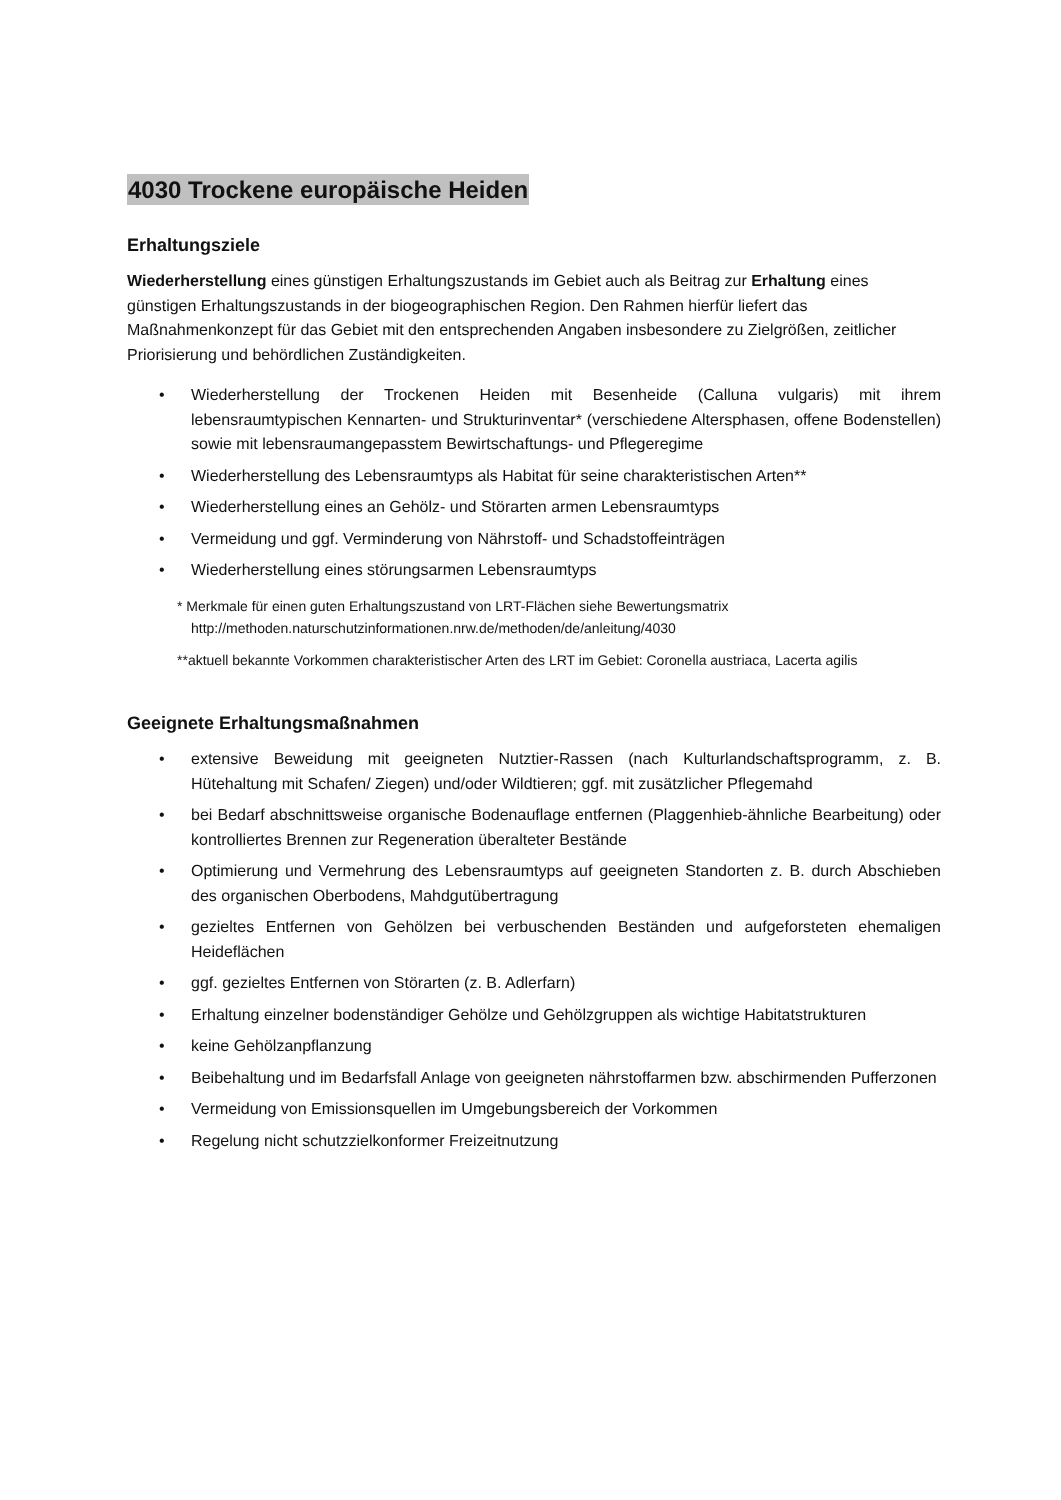4030 Trockene europäische Heiden
Erhaltungsziele
Wiederherstellung eines günstigen Erhaltungszustands im Gebiet auch als Beitrag zur Erhaltung eines günstigen Erhaltungszustands in der biogeographischen Region. Den Rahmen hierfür liefert das Maßnahmenkonzept für das Gebiet mit den entsprechenden Angaben insbesondere zu Zielgrößen, zeitlicher Priorisierung und behördlichen Zuständigkeiten.
• Wiederherstellung der Trockenen Heiden mit Besenheide (Calluna vulgaris) mit ihrem lebensraumtypischen Kennarten- und Strukturinventar* (verschiedene Altersphasen, offene Bodenstellen) sowie mit lebensraumangepasstem Bewirtschaftungs- und Pflegeregime
• Wiederherstellung des Lebensraumtyps als Habitat für seine charakteristischen Arten**
• Wiederherstellung eines an Gehölz- und Störarten armen Lebensraumtyps
• Vermeidung und ggf. Verminderung von Nährstoff- und Schadstoffeinträgen
• Wiederherstellung eines störungsarmen Lebensraumtyps
* Merkmale für einen guten Erhaltungszustand von LRT-Flächen siehe Bewertungsmatrix http://methoden.naturschutzinformationen.nrw.de/methoden/de/anleitung/4030
**aktuell bekannte Vorkommen charakteristischer Arten des LRT im Gebiet: Coronella austriaca, Lacerta agilis
Geeignete Erhaltungsmaßnahmen
• extensive Beweidung mit geeigneten Nutztier-Rassen (nach Kulturlandschaftsprogramm, z. B. Hütehaltung mit Schafen/ Ziegen) und/oder Wildtieren; ggf. mit zusätzlicher Pflegemahd
• bei Bedarf abschnittsweise organische Bodenauflage entfernen (Plaggenhieb-ähnliche Bearbeitung) oder kontrolliertes Brennen zur Regeneration überalteter Bestände
• Optimierung und Vermehrung des Lebensraumtyps auf geeigneten Standorten z. B. durch Abschieben des organischen Oberbodens, Mahdgutübertragung
• gezieltes Entfernen von Gehölzen bei verbuschenden Beständen und aufgeforsteten ehemaligen Heideflächen
• ggf. gezieltes Entfernen von Störarten (z. B. Adlerfarn)
• Erhaltung einzelner bodenständiger Gehölze und Gehölzgruppen als wichtige Habitatstrukturen
• keine Gehölzanpflanzung
• Beibehaltung und im Bedarfsfall Anlage von geeigneten nährstoffarmen bzw. abschirmenden Pufferzonen
• Vermeidung von Emissionsquellen im Umgebungsbereich der Vorkommen
• Regelung nicht schutzzielkonformer Freizeitnutzung